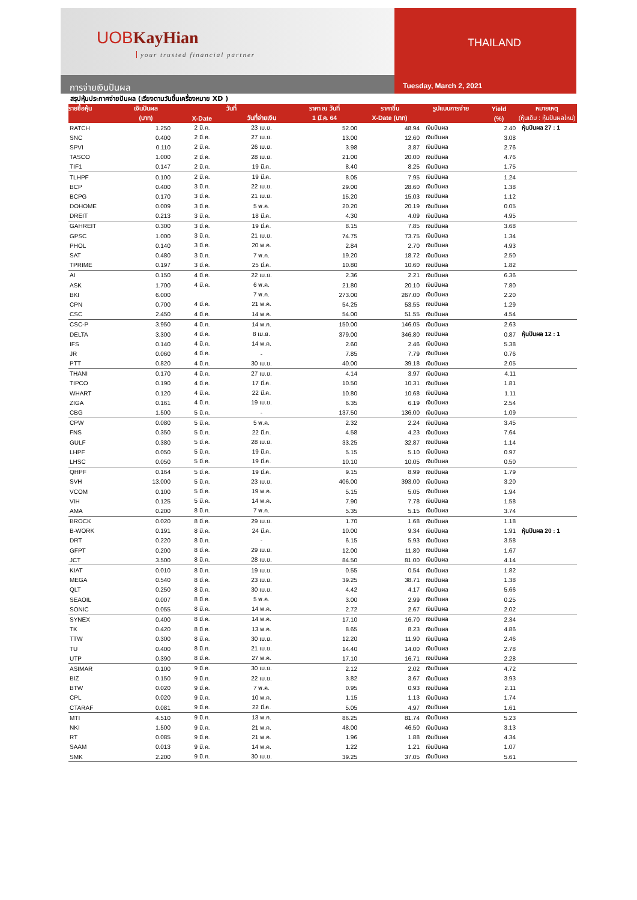UOBKayHian
your trusted financial partner
การจ่ายเงินปันผล
THAILAND
Tuesday, March 2, 2021
สรุปหุ้นประกาศจ่ายปันผล (เรียงตามวันขึ้นเครื่องหมาย XD )
| รายชื่อหุ้น | เงินปันผล | วันที่ | | ราคา ณ วันที่ | ราคาขึ้น | รูปแบบการจ่าย | Yield | หมายเหตุ |
| --- | --- | --- | --- | --- | --- | --- | --- | --- |
| | (บาท) | X-Date | วันที่จ่ายเงิน | 1 มี.ค. 64 | X-Date (บาท) | | (%) | (หุ้นเดิม : หุ้นปันผลใหม่) |
| RATCH | 1.250 | 2 มี.ค. | 23 เม.ย. | 52.00 | 48.94 | เงินปันผล | 2.40 | หุ้นปันผล 27 : 1 |
| SNC | 0.400 | 2 มี.ค. | 27 เม.ย. | 13.00 | 12.60 | เงินปันผล | 3.08 | |
| SPVI | 0.110 | 2 มี.ค. | 26 เม.ย. | 3.98 | 3.87 | เงินปันผล | 2.76 | |
| TASCO | 1.000 | 2 มี.ค. | 28 เม.ย. | 21.00 | 20.00 | เงินปันผล | 4.76 | |
| TIF1 | 0.147 | 2 มี.ค. | 19 มี.ค. | 8.40 | 8.25 | เงินปันผล | 1.75 | |
| TLHPF | 0.100 | 2 มี.ค. | 19 มี.ค. | 8.05 | 7.95 | เงินปันผล | 1.24 | |
| BCP | 0.400 | 3 มี.ค. | 22 เม.ย. | 29.00 | 28.60 | เงินปันผล | 1.38 | |
| BCPG | 0.170 | 3 มี.ค. | 21 เม.ย. | 15.20 | 15.03 | เงินปันผล | 1.12 | |
| DOHOME | 0.009 | 3 มี.ค. | 5 พ.ค. | 20.20 | 20.19 | เงินปันผล | 0.05 | |
| DREIT | 0.213 | 3 มี.ค. | 18 มี.ค. | 4.30 | 4.09 | เงินปันผล | 4.95 | |
| GAHREIT | 0.300 | 3 มี.ค. | 19 มี.ค. | 8.15 | 7.85 | เงินปันผล | 3.68 | |
| GPSC | 1.000 | 3 มี.ค. | 21 เม.ย. | 74.75 | 73.75 | เงินปันผล | 1.34 | |
| PHOL | 0.140 | 3 มี.ค. | 20 พ.ค. | 2.84 | 2.70 | เงินปันผล | 4.93 | |
| SAT | 0.480 | 3 มี.ค. | 7 พ.ค. | 19.20 | 18.72 | เงินปันผล | 2.50 | |
| TPRIME | 0.197 | 3 มี.ค. | 25 มี.ค. | 10.80 | 10.60 | เงินปันผล | 1.82 | |
| AI | 0.150 | 4 มี.ค. | 22 เม.ย. | 2.36 | 2.21 | เงินปันผล | 6.36 | |
| ASK | 1.700 | 4 มี.ค. | 6 พ.ค. | 21.80 | 20.10 | เงินปันผล | 7.80 | |
| BKI | 6.000 | | 7 พ.ค. | 273.00 | 267.00 | เงินปันผล | 2.20 | |
| CPN | 0.700 | 4 มี.ค. | 21 พ.ค. | 54.25 | 53.55 | เงินปันผล | 1.29 | |
| CSC | 2.450 | 4 มี.ค. | 14 พ.ค. | 54.00 | 51.55 | เงินปันผล | 4.54 | |
| CSC-P | 3.950 | 4 มี.ค. | 14 พ.ค. | 150.00 | 146.05 | เงินปันผล | 2.63 | |
| DELTA | 3.300 | 4 มี.ค. | 8 เม.ย. | 379.00 | 346.80 | เงินปันผล | 0.87 | หุ้นปันผล 12 : 1 |
| IFS | 0.140 | 4 มี.ค. | 14 พ.ค. | 2.60 | 2.46 | เงินปันผล | 5.38 | |
| JR | 0.060 | 4 มี.ค. | - | 7.85 | 7.79 | เงินปันผล | 0.76 | |
| PTT | 0.820 | 4 มี.ค. | 30 เม.ย. | 40.00 | 39.18 | เงินปันผล | 2.05 | |
| THANI | 0.170 | 4 มี.ค. | 27 เม.ย. | 4.14 | 3.97 | เงินปันผล | 4.11 | |
| TIPCO | 0.190 | 4 มี.ค. | 17 มี.ค. | 10.50 | 10.31 | เงินปันผล | 1.81 | |
| WHART | 0.120 | 4 มี.ค. | 22 มี.ค. | 10.80 | 10.68 | เงินปันผล | 1.11 | |
| ZIGA | 0.161 | 4 มี.ค. | 19 เม.ย. | 6.35 | 6.19 | เงินปันผล | 2.54 | |
| CBG | 1.500 | 5 มี.ค. | - | 137.50 | 136.00 | เงินปันผล | 1.09 | |
| CPW | 0.080 | 5 มี.ค. | 5 พ.ค. | 2.32 | 2.24 | เงินปันผล | 3.45 | |
| FNS | 0.350 | 5 มี.ค. | 22 มี.ค. | 4.58 | 4.23 | เงินปันผล | 7.64 | |
| GULF | 0.380 | 5 มี.ค. | 28 เม.ย. | 33.25 | 32.87 | เงินปันผล | 1.14 | |
| LHPF | 0.050 | 5 มี.ค. | 19 มี.ค. | 5.15 | 5.10 | เงินปันผล | 0.97 | |
| LHSC | 0.050 | 5 มี.ค. | 19 มี.ค. | 10.10 | 10.05 | เงินปันผล | 0.50 | |
| QHPF | 0.164 | 5 มี.ค. | 19 มี.ค. | 9.15 | 8.99 | เงินปันผล | 1.79 | |
| SVH | 13.000 | 5 มี.ค. | 23 เม.ย. | 406.00 | 393.00 | เงินปันผล | 3.20 | |
| VCOM | 0.100 | 5 มี.ค. | 19 พ.ค. | 5.15 | 5.05 | เงินปันผล | 1.94 | |
| VIH | 0.125 | 5 มี.ค. | 14 พ.ค. | 7.90 | 7.78 | เงินปันผล | 1.58 | |
| AMA | 0.200 | 8 มี.ค. | 7 พ.ค. | 5.35 | 5.15 | เงินปันผล | 3.74 | |
| BROCK | 0.020 | 8 มี.ค. | 29 เม.ย. | 1.70 | 1.68 | เงินปันผล | 1.18 | |
| B-WORK | 0.191 | 8 มี.ค. | 24 มี.ค. | 10.00 | 9.34 | เงินปันผล | 1.91 | หุ้นปันผล 20 : 1 |
| DRT | 0.220 | 8 มี.ค. | - | 6.15 | 5.93 | เงินปันผล | 3.58 | |
| GFPT | 0.200 | 8 มี.ค. | 29 เม.ย. | 12.00 | 11.80 | เงินปันผล | 1.67 | |
| JCT | 3.500 | 8 มี.ค. | 28 เม.ย. | 84.50 | 81.00 | เงินปันผล | 4.14 | |
| KIAT | 0.010 | 8 มี.ค. | 19 เม.ย. | 0.55 | 0.54 | เงินปันผล | 1.82 | |
| MEGA | 0.540 | 8 มี.ค. | 23 เม.ย. | 39.25 | 38.71 | เงินปันผล | 1.38 | |
| QLT | 0.250 | 8 มี.ค. | 30 เม.ย. | 4.42 | 4.17 | เงินปันผล | 5.66 | |
| SEAOIL | 0.007 | 8 มี.ค. | 5 พ.ค. | 3.00 | 2.99 | เงินปันผล | 0.25 | |
| SONIC | 0.055 | 8 มี.ค. | 14 พ.ค. | 2.72 | 2.67 | เงินปันผล | 2.02 | |
| SYNEX | 0.400 | 8 มี.ค. | 14 พ.ค. | 17.10 | 16.70 | เงินปันผล | 2.34 | |
| TK | 0.420 | 8 มี.ค. | 13 พ.ค. | 8.65 | 8.23 | เงินปันผล | 4.86 | |
| TTW | 0.300 | 8 มี.ค. | 30 เม.ย. | 12.20 | 11.90 | เงินปันผล | 2.46 | |
| TU | 0.400 | 8 มี.ค. | 21 เม.ย. | 14.40 | 14.00 | เงินปันผล | 2.78 | |
| UTP | 0.390 | 8 มี.ค. | 27 พ.ค. | 17.10 | 16.71 | เงินปันผล | 2.28 | |
| ASIMAR | 0.100 | 9 มี.ค. | 30 เม.ย. | 2.12 | 2.02 | เงินปันผล | 4.72 | |
| BIZ | 0.150 | 9 มี.ค. | 22 เม.ย. | 3.82 | 3.67 | เงินปันผล | 3.93 | |
| BTW | 0.020 | 9 มี.ค. | 7 พ.ค. | 0.95 | 0.93 | เงินปันผล | 2.11 | |
| CPL | 0.020 | 9 มี.ค. | 10 พ.ค. | 1.15 | 1.13 | เงินปันผล | 1.74 | |
| CTARAF | 0.081 | 9 มี.ค. | 22 มี.ค. | 5.05 | 4.97 | เงินปันผล | 1.61 | |
| MTI | 4.510 | 9 มี.ค. | 13 พ.ค. | 86.25 | 81.74 | เงินปันผล | 5.23 | |
| NKI | 1.500 | 9 มี.ค. | 21 พ.ค. | 48.00 | 46.50 | เงินปันผล | 3.13 | |
| RT | 0.085 | 9 มี.ค. | 21 พ.ค. | 1.96 | 1.88 | เงินปันผล | 4.34 | |
| SAAM | 0.013 | 9 มี.ค. | 14 พ.ค. | 1.22 | 1.21 | เงินปันผล | 1.07 | |
| SMK | 2.200 | 9 มี.ค. | 30 เม.ย. | 39.25 | 37.05 | เงินปันผล | 5.61 | |